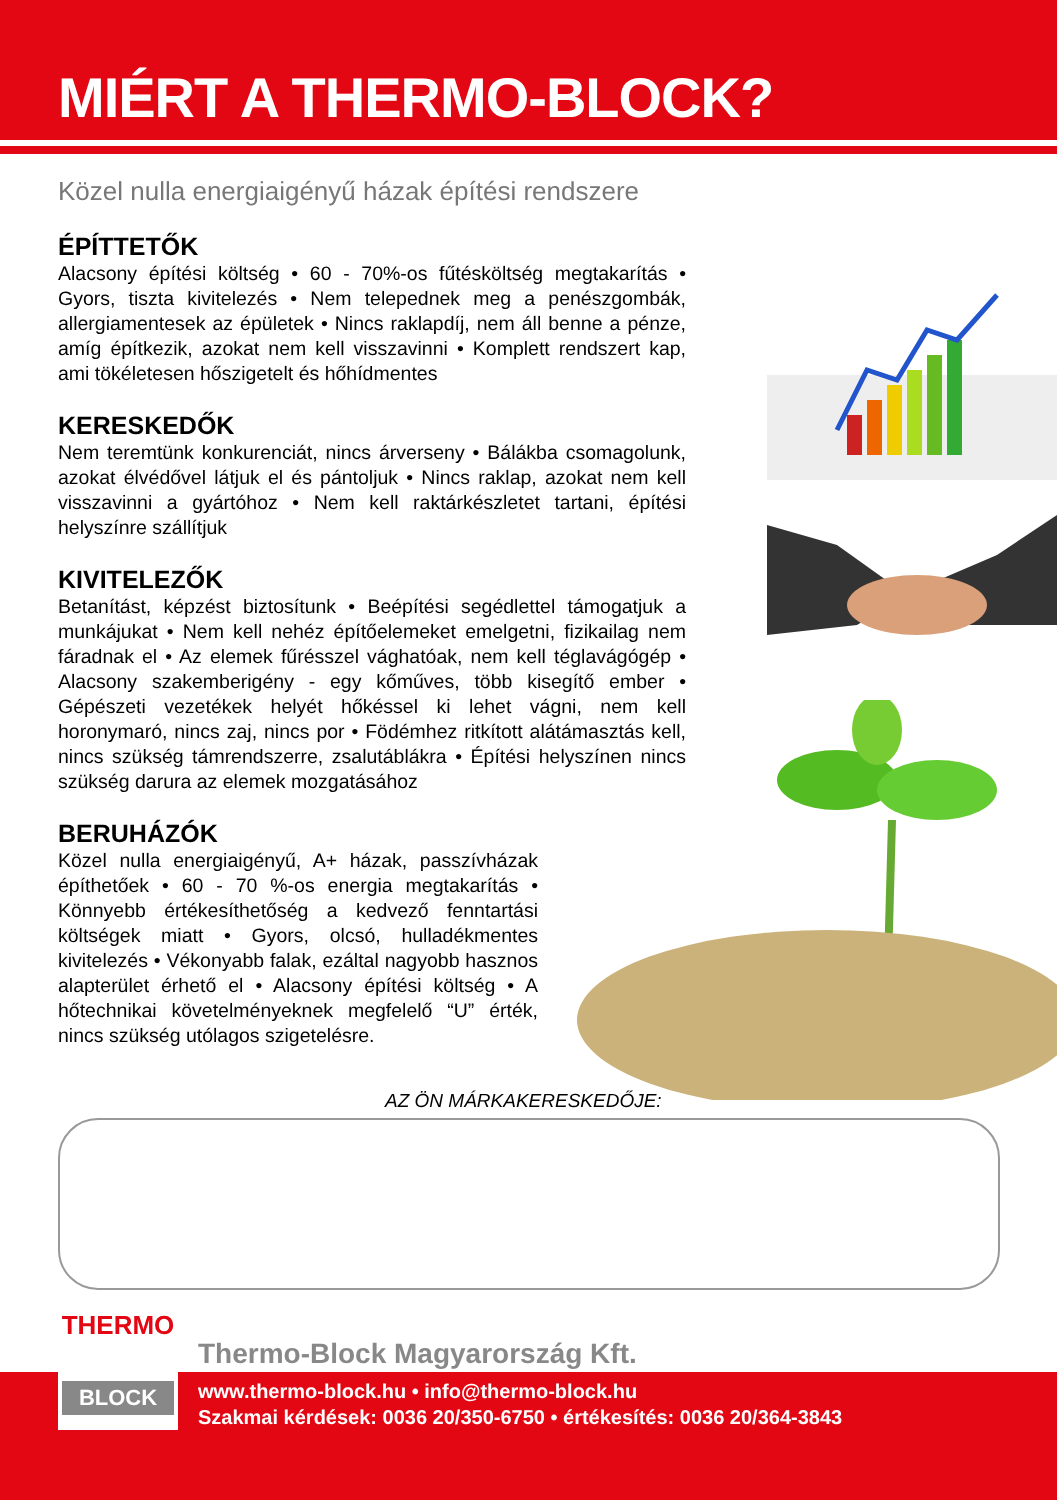MIÉRT A THERMO-BLOCK?
Közel nulla energiaigényű házak építési rendszere
ÉPÍTTETŐK
Alacsony építési költség • 60 - 70%-os fűtésköltség megtakarítás • Gyors, tiszta kivitelezés • Nem telepednek meg a penészgombák, allergiamentesek az épületek • Nincs raklapdíj, nem áll benne a pénze, amíg építkezik, azokat nem kell visszavinni • Komplett rendszert kap, ami tökéletesen hőszigetelt és hőhídmentes
KERESKEDŐK
Nem teremtünk konkurenciát, nincs árverseny • Bálákba csomagolunk, azokat élvédővel látjuk el és pántoljuk • Nincs raklap, azokat nem kell visszavinni a gyártóhoz • Nem kell raktárkészletet tartani, építési helyszínre szállítjuk
KIVITELEZŐK
Betanítást, képzést biztosítunk • Beépítési segédlettel támogatjuk a munkájukat • Nem kell nehéz építőelemeket emelgetni, fizikailag nem fáradnak el • Az elemek fűrésszel vághatóak, nem kell téglavágógép • Alacsony szakemberigény - egy kőműves, több kisegítő ember • Gépészeti vezetékek helyét hőkéssel ki lehet vágni, nem kell horonymaró, nincs zaj, nincs por • Födémhez ritkított alátámasztás kell, nincs szükség támrendszerre, zsalutáblákra • Építési helyszínen nincs szükség darura az elemek mozgatásához
BERUHÁZÓK
Közel nulla energiaigényű, A+ házak, passzívházak építhetőek • 60 - 70 %-os energia megtakarítás • Könnyebb értékesíthetőség a kedvező fenntartási költségek miatt • Gyors, olcsó, hulladékmentes kivitelezés • Vékonyabb falak, ezáltal nagyobb hasznos alapterület érhető el • Alacsony építési költség • A hőtechnikai követelményeknek megfelelő “U” érték, nincs szükség utólagos szigetelésre.
AZ ÖN MÁRKAKERESKEDŐJE:
THERMO
BLOCK
Thermo-Block Magyarország Kft.
www.thermo-block.hu • info@thermo-block.hu
Szakmai kérdések: 0036 20/350-6750 • értékesítés: 0036 20/364-3843